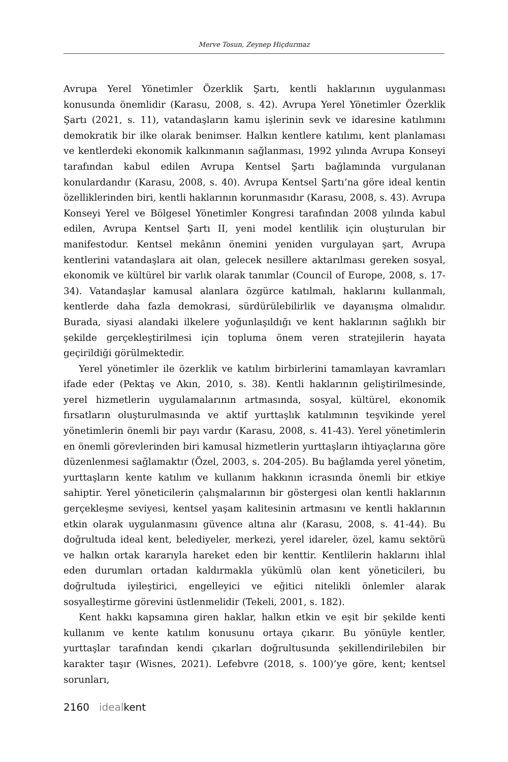Merve Tosun, Zeynep Hiçdurmaz
Avrupa Yerel Yönetimler Özerklik Şartı, kentli haklarının uygulanması konusunda önemlidir (Karasu, 2008, s. 42). Avrupa Yerel Yönetimler Özerklik Şartı (2021, s. 11), vatandaşların kamu işlerinin sevk ve idaresine katılımını demokratik bir ilke olarak benimser. Halkın kentlere katılımı, kent planlaması ve kentlerdeki ekonomik kalkınmanın sağlanması, 1992 yılında Avrupa Konseyi tarafından kabul edilen Avrupa Kentsel Şartı bağlamında vurgulanan konulardandır (Karasu, 2008, s. 40). Avrupa Kentsel Şartı’na göre ideal kentin özelliklerinden biri, kentli haklarının korunmasıdır (Karasu, 2008, s. 43). Avrupa Konseyi Yerel ve Bölgesel Yönetimler Kongresi tarafından 2008 yılında kabul edilen, Avrupa Kentsel Şartı II, yeni model kentlilik için oluşturulan bir manifestodur. Kentsel mekânın önemini yeniden vurgulayan şart, Avrupa kentlerini vatandaşlara ait olan, gelecek nesillere aktarılması gereken sosyal, ekonomik ve kültürel bir varlık olarak tanımlar (Council of Europe, 2008, s. 17-34). Vatandaşlar kamusal alanlara özgürce katılmalı, haklarını kullanmalı, kentlerde daha fazla demokrasi, sürdürülebilirlik ve dayanışma olmalıdır. Burada, siyasi alandaki ilkelere yoğunlaşıldığı ve kent haklarının sağlıklı bir şekilde gerçekleştirilmesi için topluma önem veren stratejilerin hayata geçirildiği görülmektedir.
Yerel yönetimler ile özerklik ve katılım birbirlerini tamamlayan kavramları ifade eder (Pektaş ve Akın, 2010, s. 38). Kentli haklarının geliştirilmesinde, yerel hizmetlerin uygulamalarının artmasında, sosyal, kültürel, ekonomik fırsatların oluşturulmasında ve aktif yurttaşlık katılımının teşvikinde yerel yönetimlerin önemli bir payı vardır (Karasu, 2008, s. 41-43). Yerel yönetimlerin en önemli görevlerinden biri kamusal hizmetlerin yurttaşların ihtiyaçlarına göre düzenlenmesi sağlamaktır (Özel, 2003, s. 204-205). Bu bağlamda yerel yönetim, yurttaşların kente katılım ve kullanım hakkının icrasında önemli bir etkiye sahiptir. Yerel yöneticilerin çalışmalarının bir göstergesi olan kentli haklarının gerçekleşme seviyesi, kentsel yaşam kalitesinin artmasını ve kentli haklarının etkin olarak uygulanmasını güvence altına alır (Karasu, 2008, s. 41-44). Bu doğrultuda ideal kent, belediyeler, merkezi, yerel idareler, özel, kamu sektörü ve halkın ortak kararıyla hareket eden bir kenttir. Kentlilerin haklarını ihlal eden durumları ortadan kaldırmakla yükümlü olan kent yöneticileri, bu doğrultuda iyileştirici, engelleyici ve eğitici nitelikli önlemler alarak sosyalleştirme görevini üstlenmelidir (Tekeli, 2001, s. 182).
Kent hakkı kapsamına giren haklar, halkın etkin ve eşit bir şekilde kenti kullanım ve kente katılım konusunu ortaya çıkarır. Bu yönüyle kentler, yurttaşlar tarafından kendi çıkarları doğrultusunda şekillendirilebilen bir karakter taşır (Wisnes, 2021). Lefebvre (2018, s. 100)’ye göre, kent; kentsel sorunları,
2160 idealkent